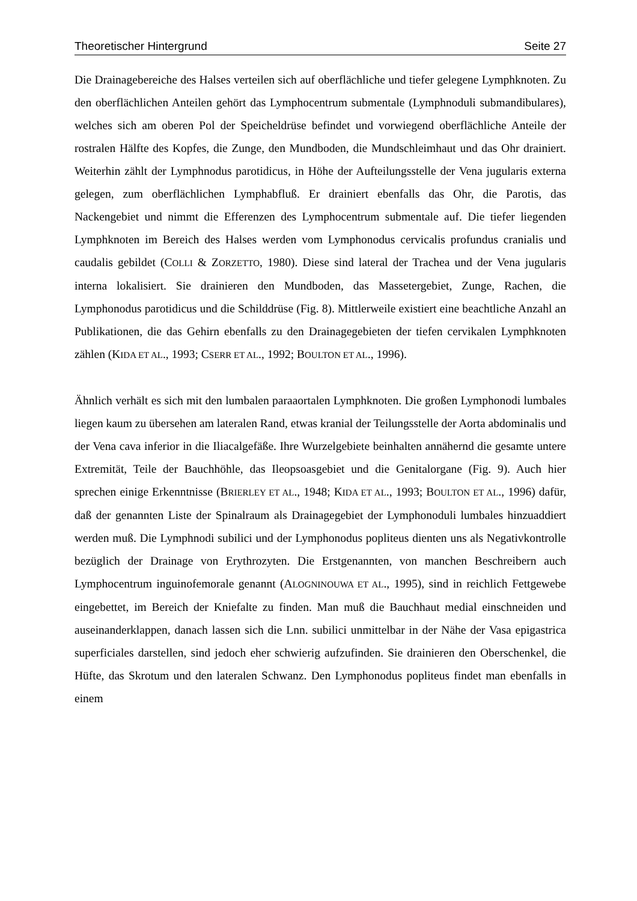Theoretischer Hintergrund Seite 27
Die Drainagebereiche des Halses verteilen sich auf oberflächliche und tiefer gelegene Lymphknoten. Zu den oberflächlichen Anteilen gehört das Lymphocentrum submentale (Lymphnoduli submandibulares), welches sich am oberen Pol der Speicheldrüse befindet und vorwiegend oberflächliche Anteile der rostralen Hälfte des Kopfes, die Zunge, den Mundboden, die Mundschleimhaut und das Ohr drainiert. Weiterhin zählt der Lymphnodus parotidicus, in Höhe der Aufteilungsstelle der Vena jugularis externa gelegen, zum oberflächlichen Lymphabfluß. Er drainiert ebenfalls das Ohr, die Parotis, das Nackengebiet und nimmt die Efferenzen des Lymphocentrum submentale auf. Die tiefer liegenden Lymphknoten im Bereich des Halses werden vom Lymphonodus cervicalis profundus cranialis und caudalis gebildet (COLLI & ZORZETTO, 1980). Diese sind lateral der Trachea und der Vena jugularis interna lokalisiert. Sie drainieren den Mundboden, das Massetergebiet, Zunge, Rachen, die Lymphonodus parotidicus und die Schilddrüse (Fig. 8). Mittlerweile existiert eine beachtliche Anzahl an Publikationen, die das Gehirn ebenfalls zu den Drainagegebieten der tiefen cervikalen Lymphknoten zählen (KIDA ET AL., 1993; CSERR ET AL., 1992; BOULTON ET AL., 1996).
Ähnlich verhält es sich mit den lumbalen paraaortalen Lymphknoten. Die großen Lymphonodi lumbales liegen kaum zu übersehen am lateralen Rand, etwas kranial der Teilungsstelle der Aorta abdominalis und der Vena cava inferior in die Iliacalgefäße. Ihre Wurzelgebiete beinhalten annähernd die gesamte untere Extremität, Teile der Bauchhöhle, das Ileopsoasgebiet und die Genitalorgane (Fig. 9). Auch hier sprechen einige Erkenntnisse (BRIERLEY ET AL., 1948; KIDA ET AL., 1993; BOULTON ET AL., 1996) dafür, daß der genannten Liste der Spinalraum als Drainagegebiet der Lymphonoduli lumbales hinzuaddiert werden muß. Die Lymphnodi subilici und der Lymphonodus popliteus dienten uns als Negativkontrolle bezüglich der Drainage von Erythrozyten. Die Erstgenannten, von manchen Beschreibern auch Lymphocentrum inguinofemorale genannt (ALOGNINOUWA ET AL., 1995), sind in reichlich Fettgewebe eingebettet, im Bereich der Kniefalte zu finden. Man muß die Bauchhaut medial einschneiden und auseinanderklappen, danach lassen sich die Lnn. subilici unmittelbar in der Nähe der Vasa epigastrica superficiales darstellen, sind jedoch eher schwierig aufzufinden. Sie drainieren den Oberschenkel, die Hüfte, das Skrotum und den lateralen Schwanz. Den Lymphonodus popliteus findet man ebenfalls in einem